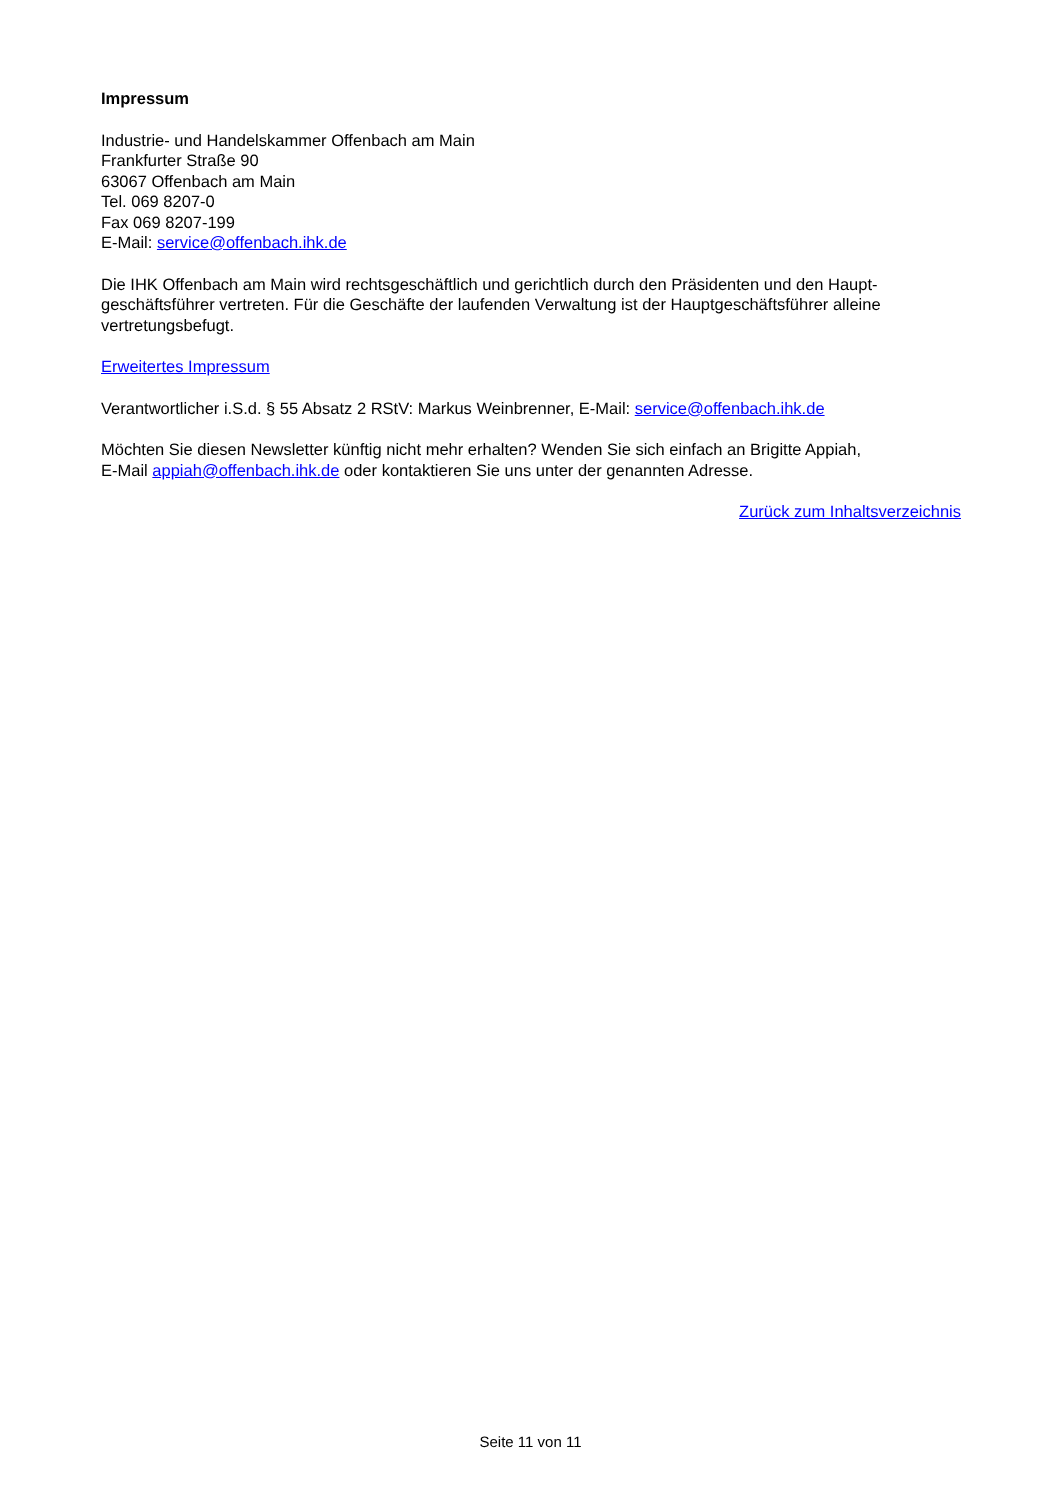Impressum
Industrie- und Handelskammer Offenbach am Main
Frankfurter Straße 90
63067 Offenbach am Main
Tel. 069 8207-0
Fax 069 8207-199
E-Mail: service@offenbach.ihk.de
Die IHK Offenbach am Main wird rechtsgeschäftlich und gerichtlich durch den Präsidenten und den Haupt-geschäftsführer vertreten. Für die Geschäfte der laufenden Verwaltung ist der Hauptgeschäftsführer alleine vertretungsbefugt.
Erweitertes Impressum
Verantwortlicher i.S.d. § 55 Absatz 2 RStV: Markus Weinbrenner, E-Mail: service@offenbach.ihk.de
Möchten Sie diesen Newsletter künftig nicht mehr erhalten? Wenden Sie sich einfach an Brigitte Appiah,
E-Mail appiah@offenbach.ihk.de oder kontaktieren Sie uns unter der genannten Adresse.
Zurück zum Inhaltsverzeichnis
Seite 11 von 11